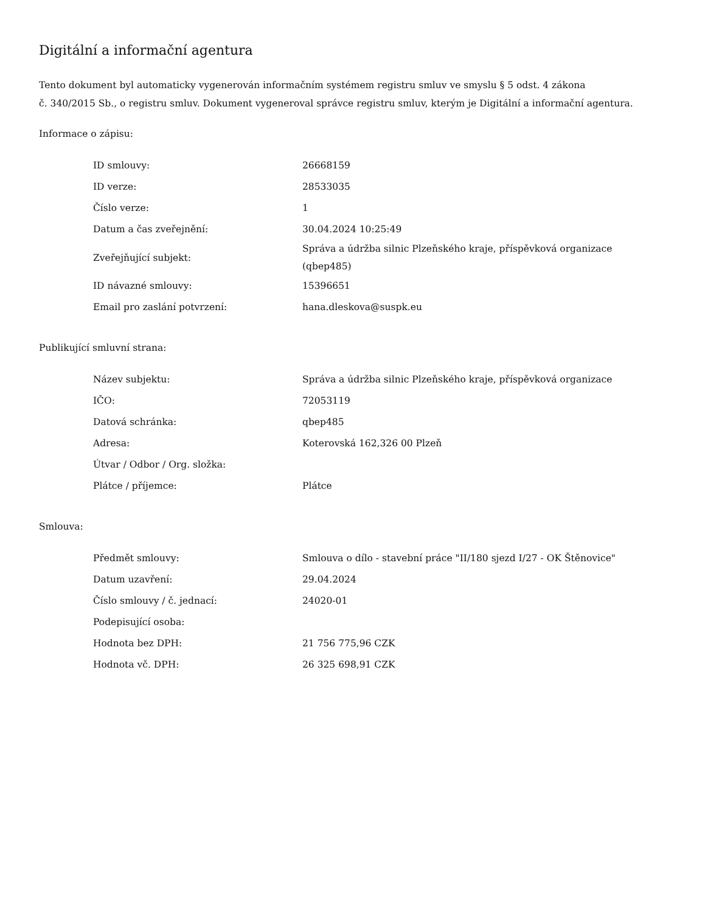Digitální a informační agentura
Tento dokument byl automaticky vygenerován informačním systémem registru smluv ve smyslu § 5 odst. 4 zákona
č. 340/2015 Sb., o registru smluv. Dokument vygeneroval správce registru smluv, kterým je Digitální a informační agentura.
Informace o zápisu:
| ID smlouvy: | 26668159 |
| ID verze: | 28533035 |
| Číslo verze: | 1 |
| Datum a čas zveřejnění: | 30.04.2024 10:25:49 |
| Zveřejňující subjekt: | Správa a údržba silnic Plzeňského kraje, příspěvková organizace (qbep485) |
| ID návazné smlouvy: | 15396651 |
| Email pro zaslání potvrzení: | hana.dleskova@suspk.eu |
Publikující smluvní strana:
| Název subjektu: | Správa a údržba silnic Plzeňského kraje, příspěvková organizace |
| IČO: | 72053119 |
| Datová schránka: | qbep485 |
| Adresa: | Koterovská 162,326 00 Plzeň |
| Útvar / Odbor / Org. složka: | |
| Plátce / příjemce: | Plátce |
Smlouva:
| Předmět smlouvy: | Smlouva o dílo - stavební práce "II/180 sjezd I/27 - OK Štěnovice" |
| Datum uzavření: | 29.04.2024 |
| Číslo smlouvy / č. jednací: | 24020-01 |
| Podepisující osoba: | |
| Hodnota bez DPH: | 21 756 775,96 CZK |
| Hodnota vč. DPH: | 26 325 698,91 CZK |